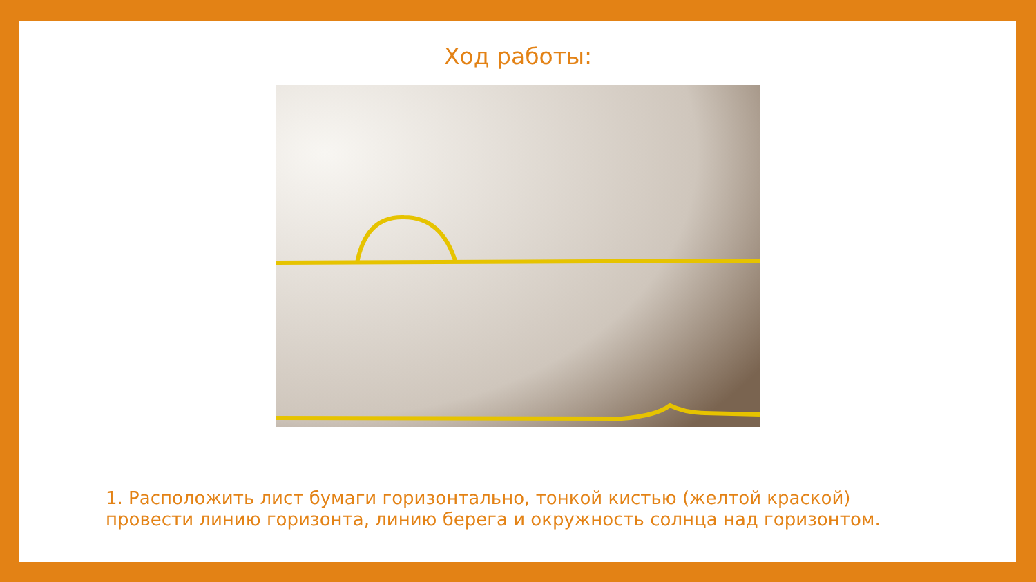Ход работы:
1. Расположить лист бумаги горизонтально, тонкой кистью (желтой краской) провести линию горизонта, линию берега и окружность солнца над горизонтом.